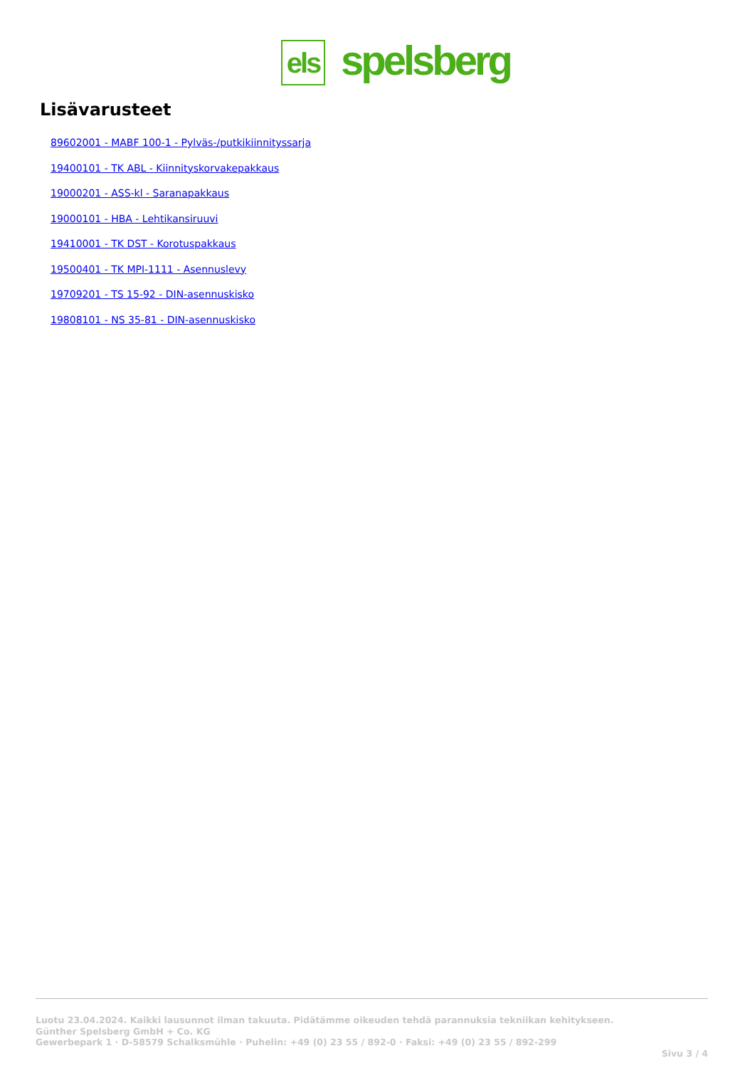els
spelsberg
Lisävarusteet
89602001 - MABF 100-1 - Pylväs-/putkikiinnityssarja
19400101 - TK ABL - Kiinnityskorvakepakkaus
19000201 - ASS-kl - Saranapakkaus
19000101 - HBA - Lehtikansiruuvi
19410001 - TK DST - Korotuspakkaus
19500401 - TK MPI-1111 - Asennuslevy
19709201 - TS 15-92 - DIN-asennuskisko
19808101 - NS 35-81 - DIN-asennuskisko
Luotu 23.04.2024. Kaikki lausunnot ilman takuuta. Pidätämme oikeuden tehdä parannuksia tekniikan kehitykseen.
Günther Spelsberg GmbH + Co. KG
Gewerbepark 1 · D-58579 Schalksmühle · Puhelin: +49 (0) 23 55 / 892-0 · Faksi: +49 (0) 23 55 / 892-299
Sivu 3 / 4